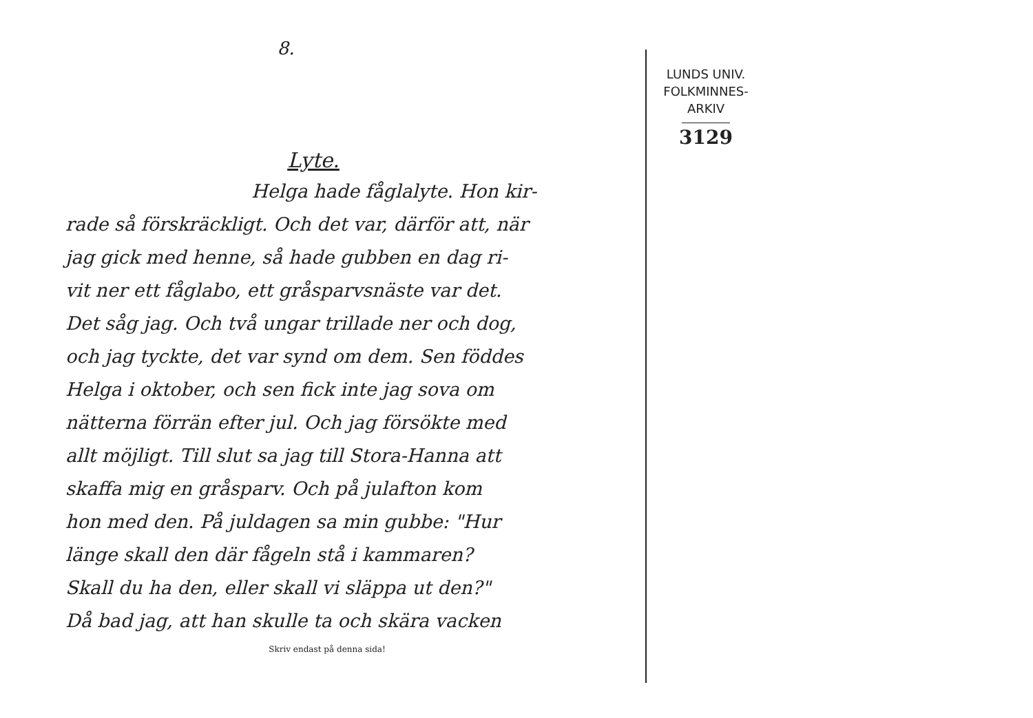8.
Lyte.
Helga hade fåglalyte. Hon kir-
rade så förskräckligt. Och det var, därför att, när
jag gick med henne, så hade gubben en dag ri-
vit ner ett fåglabo, ett gråsparvsnäste var det.
Det såg jag. Och två ungar trillade ner och dog,
och jag tyckte, det var synd om dem. Sen föddes
Helga i oktober, och sen fick inte jag sova om
nätterna förrän efter jul. Och jag försökte med
allt möjligt. Till slut sa jag till Stora-Hanna att
skaffa mig en gråsparv. Och på julafton kom
hon med den. På juldagen sa min gubbe: "Hur
länge skall den där fågeln stå i kammaren?
Skall du ha den, eller skall vi släppa ut den?"
Då bad jag, att han skulle ta och skära vacken
Skriv endast på denna sida!
LUNDS UNIV.
FOLKMINNES-
ARKIV
3129